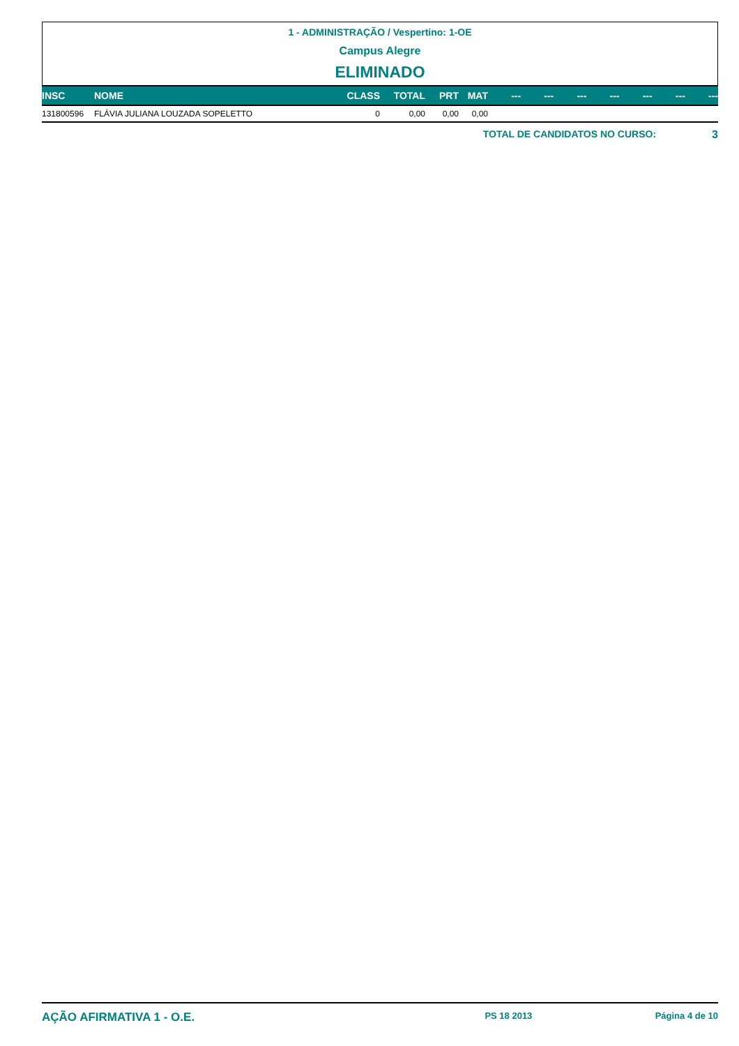1 - ADMINISTRAÇÃO / Vespertino: 1-OE
Campus Alegre
ELIMINADO
| INSC | NOME | CLASS | TOTAL | PRT | MAT | --- | --- | --- | --- | --- | --- | --- |
| --- | --- | --- | --- | --- | --- | --- | --- | --- | --- | --- | --- | --- |
| 131800596 | FLÁVIA JULIANA LOUZADA SOPELETTO | 0 | 0,00 | 0,00 | 0,00 | | | | | | | |
TOTAL DE CANDIDATOS NO CURSO: 3
AÇÃO AFIRMATIVA 1 - O.E. PS 18 2013 Página 4 de 10